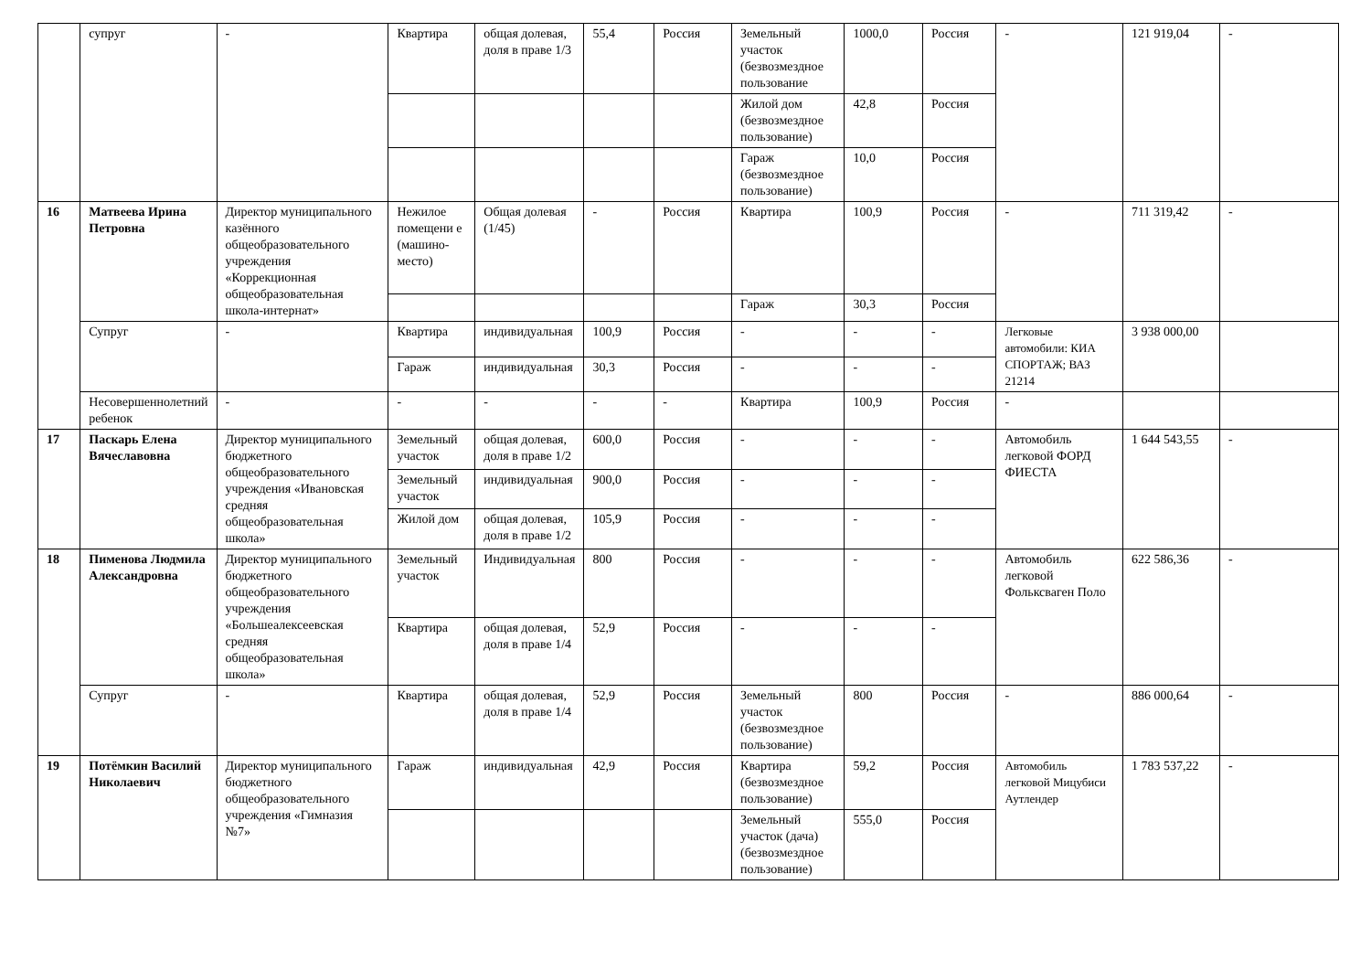| | супруг | - | Квартира | общая долевая, доля в праве 1/3 | 55,4 | Россия | Земельный участок (безвозмездное пользование | 1000,0 | Россия | - | 121 919,04 | - |
| | | | | | | | Жилой дом (безвозмездное пользование) | 42,8 | Россия | | | |
| | | | | | | | Гараж (безвозмездное пользование) | 10,0 | Россия | | | |
| 16 | Матвеева Ирина Петровна | Директор муниципального казённого общеобразовательного учреждения «Коррекционная общеобразовательная школа-интернат» | Нежилое помещени е (машино-место) | Общая долевая (1/45) | - | Россия | Квартира | 100,9 | Россия | - | 711 319,42 | - |
| | | | | | | | Гараж | 30,3 | Россия | | | |
| | Супруг | - | Квартира | индивидуальная | 100,9 | Россия | - | - | - | Легковые автомобили: КИА СПОРТАЖ; ВАЗ 21214 | 3 938 000,00 | |
| | | | Гараж | индивидуальная | 30,3 | Россия | - | - | - | | | |
| | Несовершеннолетний ребенок | - | - | - | - | - | Квартира | 100,9 | Россия | - | | |
| 17 | Паскарь Елена Вячеславовна | Директор муниципального бюджетного общеобразовательного учреждения «Ивановская средняя общеобразовательная школа» | Земельный участок | общая долевая, доля в праве 1/2 | 600,0 | Россия | - | - | - | Автомобиль легковой ФОРД ФИЕСТА | 1 644 543,55 | - |
| | | | Земельный участок | индивидуальная | 900,0 | Россия | - | - | - | | | |
| | | | Жилой дом | общая долевая, доля в праве 1/2 | 105,9 | Россия | - | - | - | | | |
| 18 | Пименова Людмила Александровна | Директор муниципального бюджетного общеобразовательного учреждения «Большеалексеевская средняя общеобразовательная школа» | Земельный участок | Индивидуальная | 800 | Россия | - | - | - | Автомобиль легковой Фольксваген Поло | 622 586,36 | - |
| | | | Квартира | общая долевая, доля в праве 1/4 | 52,9 | Россия | - | - | - | | | |
| | Супруг | - | Квартира | общая долевая, доля в праве 1/4 | 52,9 | Россия | Земельный участок (безвозмездное пользование) | 800 | Россия | - | 886 000,64 | - |
| 19 | Потёмкин Василий Николаевич | Директор муниципального бюджетного общеобразовательного учреждения «Гимназия №7» | Гараж | индивидуальная | 42,9 | Россия | Квартира (безвозмездное пользование) | 59,2 | Россия | Автомобиль легковой Мицубиси Аутлендер | 1 783 537,22 | - |
| | | | | | | | Земельный участок (дача) (безвозмездное пользование) | 555,0 | Россия | | | |